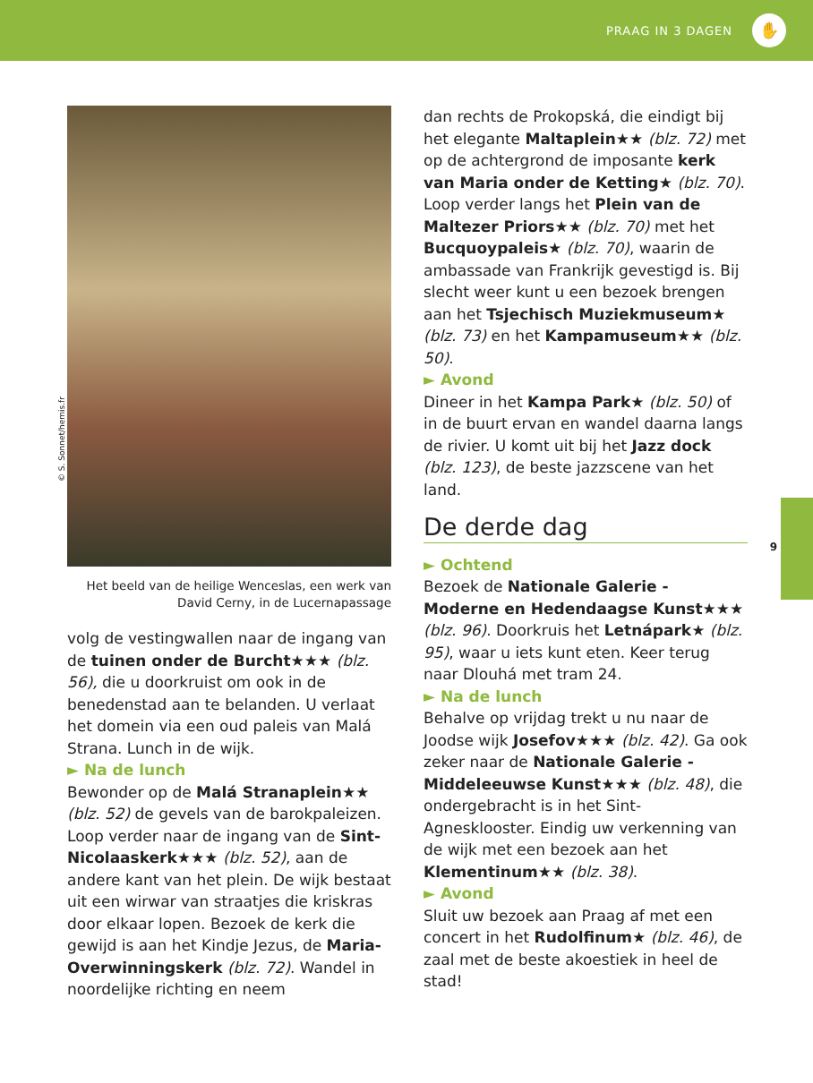PRAAG IN 3 DAGEN ✋
9
© S. Sonnet/hemis.fr
Het beeld van de heilige Wenceslas, een werk van David Cerny, in de Lucernapassage
volg de vestingwallen naar de ingang van de tuinen onder de Burcht★★★ (blz. 56), die u doorkruist om ook in de benedenstad aan te belanden. U verlaat het domein via een oud paleis van Malá Strana. Lunch in de wijk.
► Na de lunch
Bewonder op de Malá Stranaplein★★ (blz. 52) de gevels van de barokpaleizen. Loop verder naar de ingang van de Sint-Nicolaaskerk★★★ (blz. 52), aan de andere kant van het plein. De wijk bestaat uit een wirwar van straatjes die kriskras door elkaar lopen. Bezoek de kerk die gewijd is aan het Kindje Jezus, de Maria-Overwinningskerk (blz. 72). Wandel in noordelijke richting en neem
dan rechts de Prokopská, die eindigt bij het elegante Maltaplein★★ (blz. 72) met op de achtergrond de imposante kerk van Maria onder de Ketting★ (blz. 70). Loop verder langs het Plein van de Maltezer Priors★★ (blz. 70) met het Bucquoypaleis★ (blz. 70), waarin de ambassade van Frankrijk gevestigd is. Bij slecht weer kunt u een bezoek brengen aan het Tsjechisch Muziekmuseum★ (blz. 73) en het Kampamuseum★★ (blz. 50).
► Avond
Dineer in het Kampa Park★ (blz. 50) of in de buurt ervan en wandel daarna langs de rivier. U komt uit bij het Jazz dock (blz. 123), de beste jazzscene van het land.
De derde dag
► Ochtend
Bezoek de Nationale Galerie - Moderne en Hedendaagse Kunst★★★ (blz. 96). Doorkruis het Letnápark★ (blz. 95), waar u iets kunt eten. Keer terug naar Dlouhá met tram 24.
► Na de lunch
Behalve op vrijdag trekt u nu naar de Joodse wijk Josefov★★★ (blz. 42). Ga ook zeker naar de Nationale Galerie - Middeleeuwse Kunst★★★ (blz. 48), die ondergebracht is in het Sint-Agnesklooster. Eindig uw verkenning van de wijk met een bezoek aan het Klementinum★★ (blz. 38).
► Avond
Sluit uw bezoek aan Praag af met een concert in het Rudolfinum★ (blz. 46), de zaal met de beste akoestiek in heel de stad!